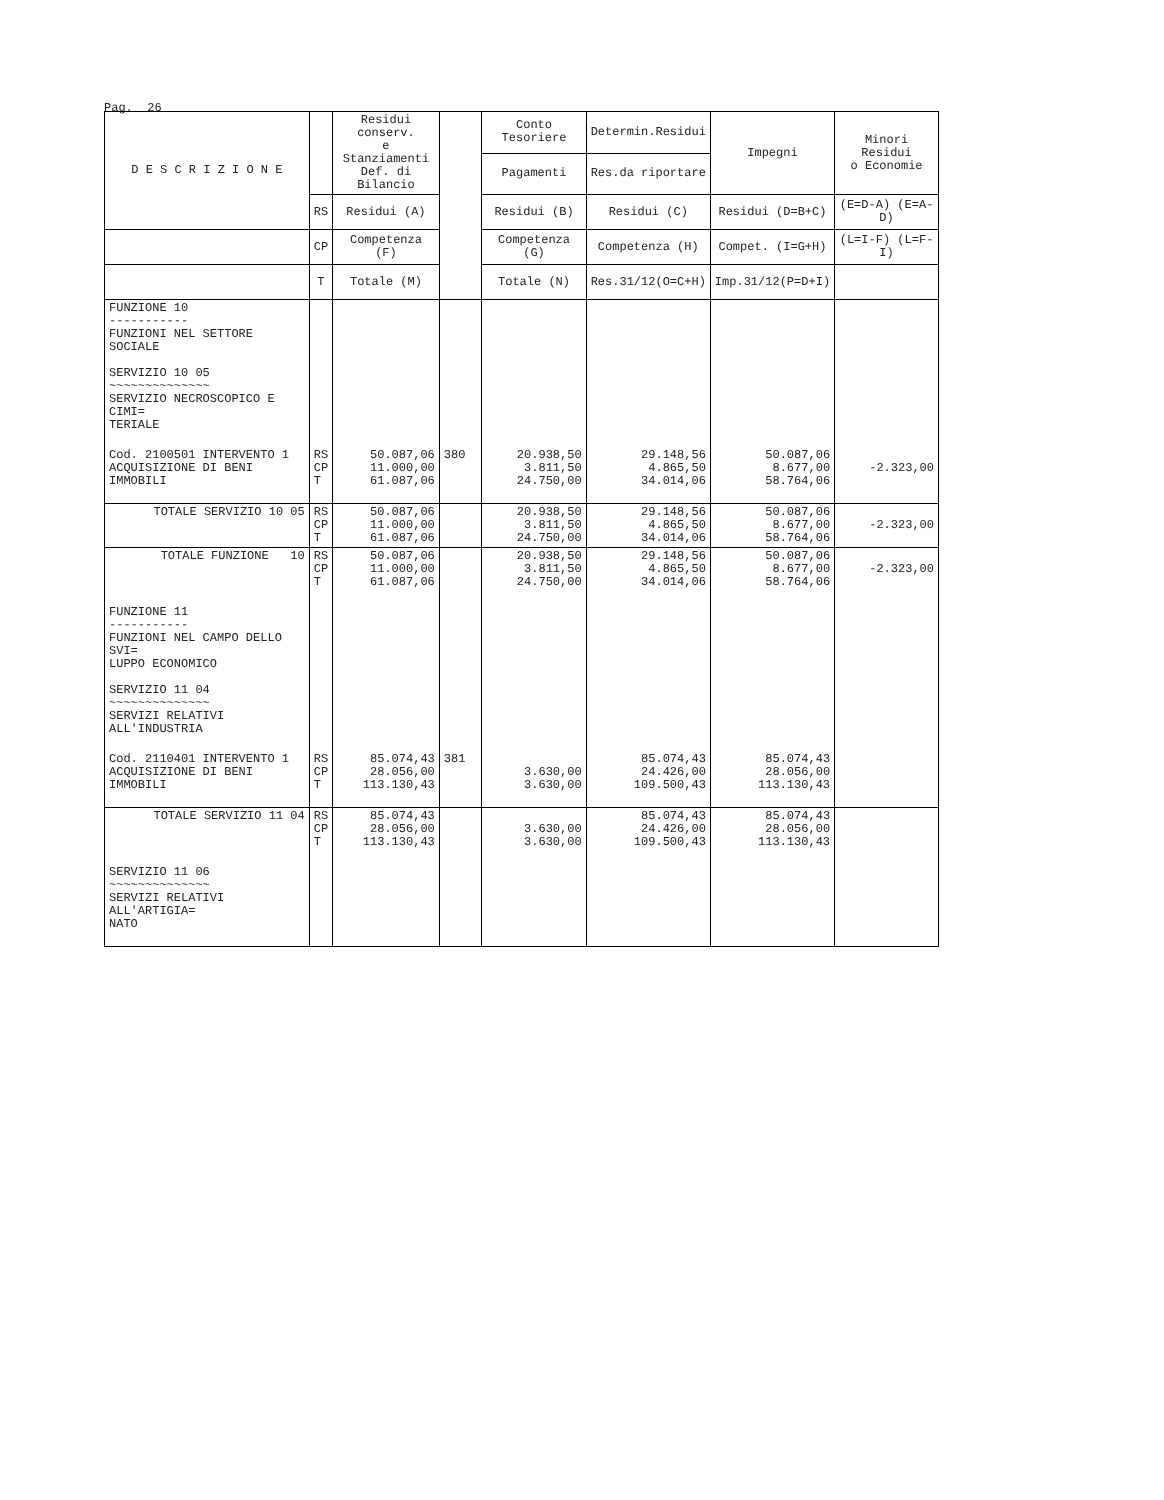Pag. 26
| D E S C R I Z I O N E | | Residui conserv. e Stanziamenti Def. di Bilancio | | Conto Tesoriere | Determin.Residui | Impegni | Minori Residui o Economie | |
| --- | --- | --- | --- | --- | --- | --- | --- | --- |
| | | | | Pagamenti | Res.da riportare | | | |
| | RS | Residui (A) | | Residui (B) | Residui (C) | Residui (D=B+C) | (E=D-A) (E=A-D) | |
| | CP | Competenza (F) | | Competenza (G) | Competenza (H) | Compet. (I=G+H) | (L=I-F) (L=F-I) | |
| | T | Totale (M) | | Totale (N) | Res.31/12(O=C+H) | Imp.31/12(P=D+I) | | |
| FUNZIONE 10 ----------- FUNZIONI NEL SETTORE SOCIALE SERVIZIO 10 05 ~~~~~~~~~~~~~~ SERVIZIO NECROSCOPICO E CIMI= TERIALE | | | | | | | | |
| Cod. 2100501 INTERVENTO 1 ACQUISIZIONE DI BENI IMMOBILI | RS CP T | 50.087,06 11.000,00 61.087,06 | 380 | 20.938,50 3.811,50 24.750,00 | 29.148,56 4.865,50 34.014,06 | 50.087,06 8.677,00 58.764,06 | -2.323,00 | |
| TOTALE SERVIZIO 10 05 | RS CP T | 50.087,06 11.000,00 61.087,06 | | 20.938,50 3.811,50 24.750,00 | 29.148,56 4.865,50 34.014,06 | 50.087,06 8.677,00 58.764,06 | -2.323,00 | |
| TOTALE FUNZIONE 10 | RS CP T | 50.087,06 11.000,00 61.087,06 | | 20.938,50 3.811,50 24.750,00 | 29.148,56 4.865,50 34.014,06 | 50.087,06 8.677,00 58.764,06 | -2.323,00 | |
| FUNZIONE 11 ----------- FUNZIONI NEL CAMPO DELLO SVI= LUPPO ECONOMICO SERVIZIO 11 04 ~~~~~~~~~~~~~~ SERVIZI RELATIVI ALL'INDUSTRIA | | | | | | | | |
| Cod. 2110401 INTERVENTO 1 ACQUISIZIONE DI BENI IMMOBILI | RS CP T | 85.074,43 28.056,00 113.130,43 | 381 | 3.630,00 3.630,00 | 85.074,43 24.426,00 109.500,43 | 85.074,43 28.056,00 113.130,43 | | |
| TOTALE SERVIZIO 11 04 | RS CP T | 85.074,43 28.056,00 113.130,43 | | 3.630,00 3.630,00 | 85.074,43 24.426,00 109.500,43 | 85.074,43 28.056,00 113.130,43 | | |
| SERVIZIO 11 06 ~~~~~~~~~~~~~~ SERVIZI RELATIVI ALL'ARTIGIA= NATO | | | | | | | | |